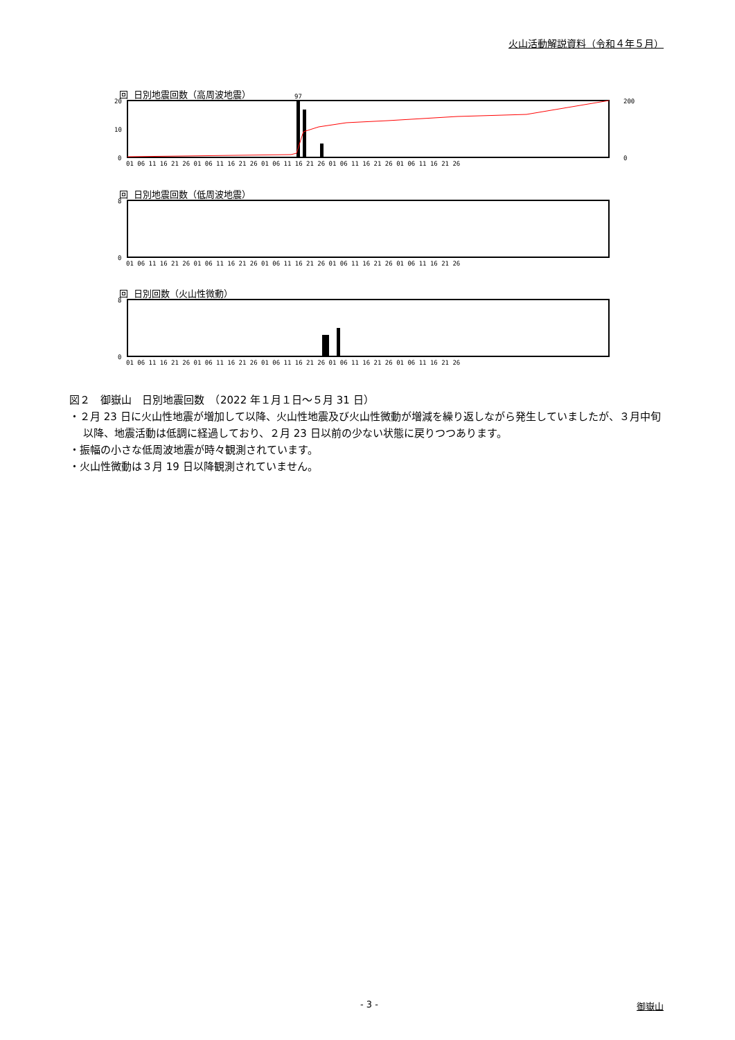火山活動解説資料（令和４年５月）
回 日別地震回数（高周波地震）
20
10
0
200
0
97
01 06 11 16 21 26 01 06 11 16 21 26 01 06 11 16 21 26 01 06 11 16 21 26 01 06 11 16 21 26
回 日別地震回数（低周波地震）
0
8
01 06 11 16 21 26 01 06 11 16 21 26 01 06 11 16 21 26 01 06 11 16 21 26 01 06 11 16 21 26
回 日別回数（火山性微動）
0
8
01 06 11 16 21 26 01 06 11 16 21 26 01 06 11 16 21 26 01 06 11 16 21 26 01 06 11 16 21 26
図２　御嶽山　日別地震回数　（2022 年１月１日～５月 31 日）
・２月 23 日に火山性地震が増加して以降、火山性地震及び火山性微動が増減を繰り返しながら発生していましたが、３月中旬以降、地震活動は低調に経過しており、２月 23 日以前の少ない状態に戻りつつあります。
・振幅の小さな低周波地震が時々観測されています。
・火山性微動は３月 19 日以降観測されていません。
- 3 - 御嶽山